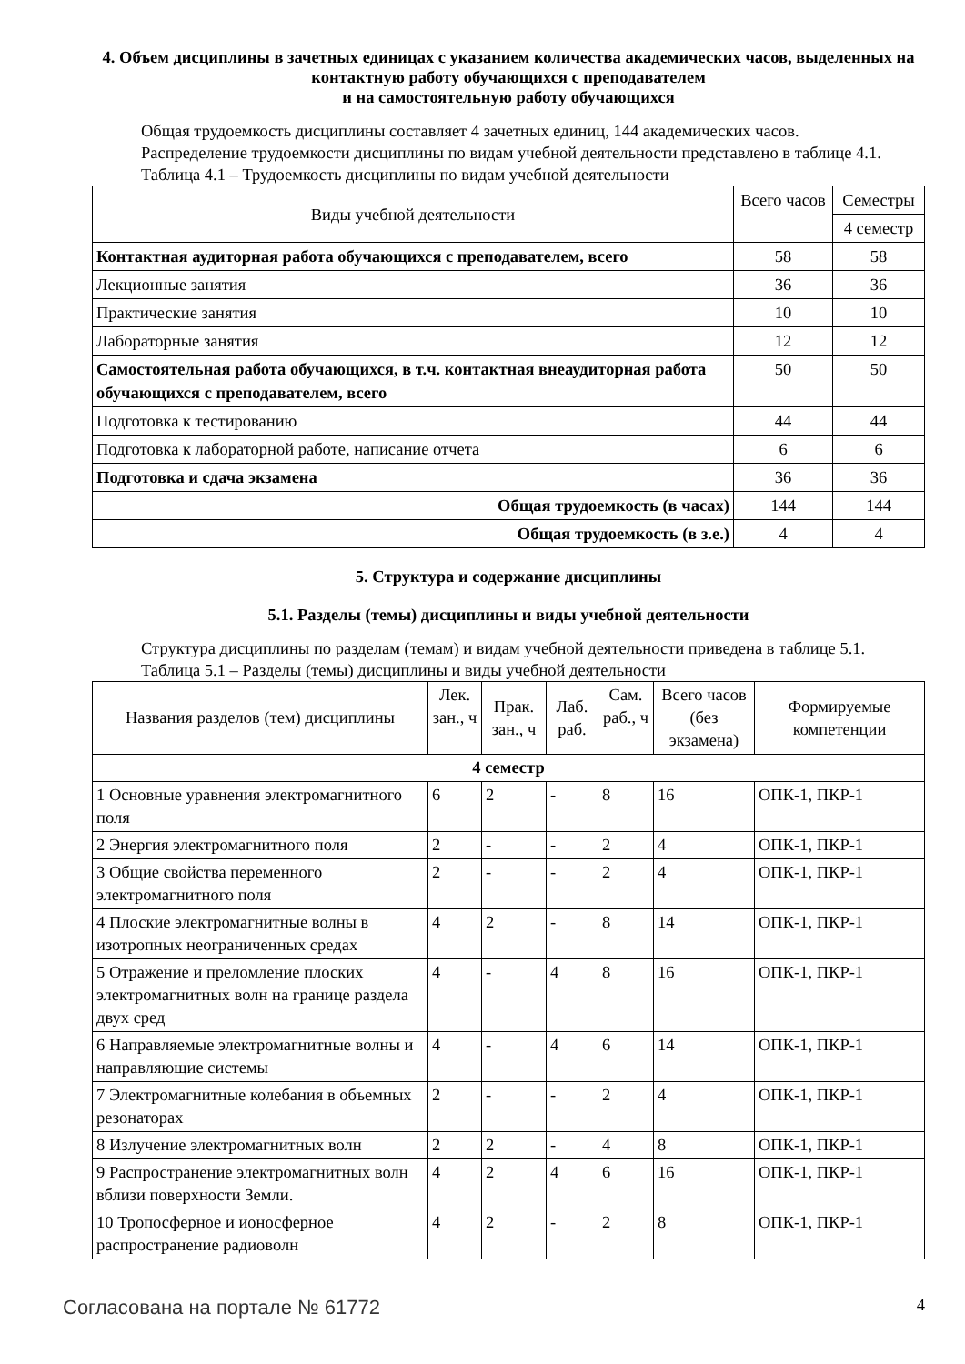4. Объем дисциплины в зачетных единицах с указанием количества академических часов, выделенных на контактную работу обучающихся с преподавателем
и на самостоятельную работу обучающихся
Общая трудоемкость дисциплины составляет 4 зачетных единиц, 144 академических часов.
Распределение трудоемкости дисциплины по видам учебной деятельности представлено в таблице 4.1.
Таблица 4.1 – Трудоемкость дисциплины по видам учебной деятельности
| Виды учебной деятельности | Всего часов | Семестры |
| --- | --- | --- |
| | | 4 семестр |
| Контактная аудиторная работа обучающихся с преподавателем, всего | 58 | 58 |
| Лекционные занятия | 36 | 36 |
| Практические занятия | 10 | 10 |
| Лабораторные занятия | 12 | 12 |
| Самостоятельная работа обучающихся, в т.ч. контактная внеаудиторная работа обучающихся с преподавателем, всего | 50 | 50 |
| Подготовка к тестированию | 44 | 44 |
| Подготовка к лабораторной работе, написание отчета | 6 | 6 |
| Подготовка и сдача экзамена | 36 | 36 |
| Общая трудоемкость (в часах) | 144 | 144 |
| Общая трудоемкость (в з.е.) | 4 | 4 |
5. Структура и содержание дисциплины
5.1. Разделы (темы) дисциплины и виды учебной деятельности
Структура дисциплины по разделам (темам) и видам учебной деятельности приведена в таблице 5.1.
Таблица 5.1 – Разделы (темы) дисциплины и виды учебной деятельности
| Названия разделов (тем) дисциплины | Лек. зан., ч | Прак. зан., ч | Лаб. раб. | Сам. раб., ч | Всего часов (без экзамена) | Формируемые компетенции |
| --- | --- | --- | --- | --- | --- | --- |
| 4 семестр | | | | | | |
| 1 Основные уравнения электромагнитного поля | 6 | 2 | - | 8 | 16 | ОПК-1, ПКР-1 |
| 2 Энергия электромагнитного поля | 2 | - | - | 2 | 4 | ОПК-1, ПКР-1 |
| 3 Общие свойства переменного электромагнитного поля | 2 | - | - | 2 | 4 | ОПК-1, ПКР-1 |
| 4 Плоские электромагнитные волны в изотропных неограниченных средах | 4 | 2 | - | 8 | 14 | ОПК-1, ПКР-1 |
| 5 Отражение и преломление плоских электромагнитных волн на границе раздела двух сред | 4 | - | 4 | 8 | 16 | ОПК-1, ПКР-1 |
| 6 Направляемые электромагнитные волны и направляющие системы | 4 | - | 4 | 6 | 14 | ОПК-1, ПКР-1 |
| 7 Электромагнитные колебания в объемных резонаторах | 2 | - | - | 2 | 4 | ОПК-1, ПКР-1 |
| 8 Излучение электромагнитных волн | 2 | 2 | - | 4 | 8 | ОПК-1, ПКР-1 |
| 9 Распространение электромагнитных волн вблизи поверхности Земли. | 4 | 2 | 4 | 6 | 16 | ОПК-1, ПКР-1 |
| 10 Тропосферное и ионосферное распространение радиоволн | 4 | 2 | - | 2 | 8 | ОПК-1, ПКР-1 |
Согласована на портале № 61772 4